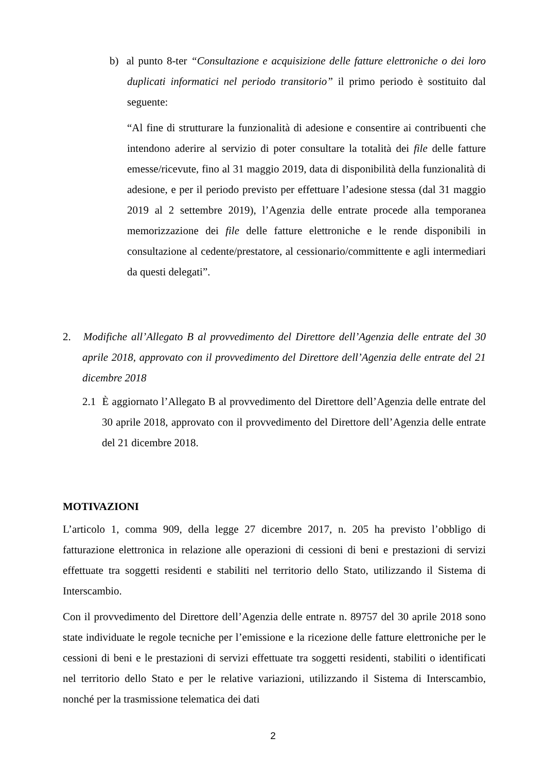b) al punto 8-ter “Consultazione e acquisizione delle fatture elettroniche o dei loro duplicati informatici nel periodo transitorio” il primo periodo è sostituito dal seguente:
“Al fine di strutturare la funzionalità di adesione e consentire ai contribuenti che intendono aderire al servizio di poter consultare la totalità dei file delle fatture emesse/ricevute, fino al 31 maggio 2019, data di disponibilità della funzionalità di adesione, e per il periodo previsto per effettuare l’adesione stessa (dal 31 maggio 2019 al 2 settembre 2019), l’Agenzia delle entrate procede alla temporanea memorizzazione dei file delle fatture elettroniche e le rende disponibili in consultazione al cedente/prestatore, al cessionario/committente e agli intermediari da questi delegati”.
2. Modifiche all’Allegato B al provvedimento del Direttore dell’Agenzia delle entrate del 30 aprile 2018, approvato con il provvedimento del Direttore dell’Agenzia delle entrate del 21 dicembre 2018
2.1 È aggiornato l’Allegato B al provvedimento del Direttore dell’Agenzia delle entrate del 30 aprile 2018, approvato con il provvedimento del Direttore dell’Agenzia delle entrate del 21 dicembre 2018.
MOTIVAZIONI
L’articolo 1, comma 909, della legge 27 dicembre 2017, n. 205 ha previsto l’obbligo di fatturazione elettronica in relazione alle operazioni di cessioni di beni e prestazioni di servizi effettuate tra soggetti residenti e stabiliti nel territorio dello Stato, utilizzando il Sistema di Interscambio.
Con il provvedimento del Direttore dell’Agenzia delle entrate n. 89757 del 30 aprile 2018 sono state individuate le regole tecniche per l’emissione e la ricezione delle fatture elettroniche per le cessioni di beni e le prestazioni di servizi effettuate tra soggetti residenti, stabiliti o identificati nel territorio dello Stato e per le relative variazioni, utilizzando il Sistema di Interscambio, nonché per la trasmissione telematica dei dati
2